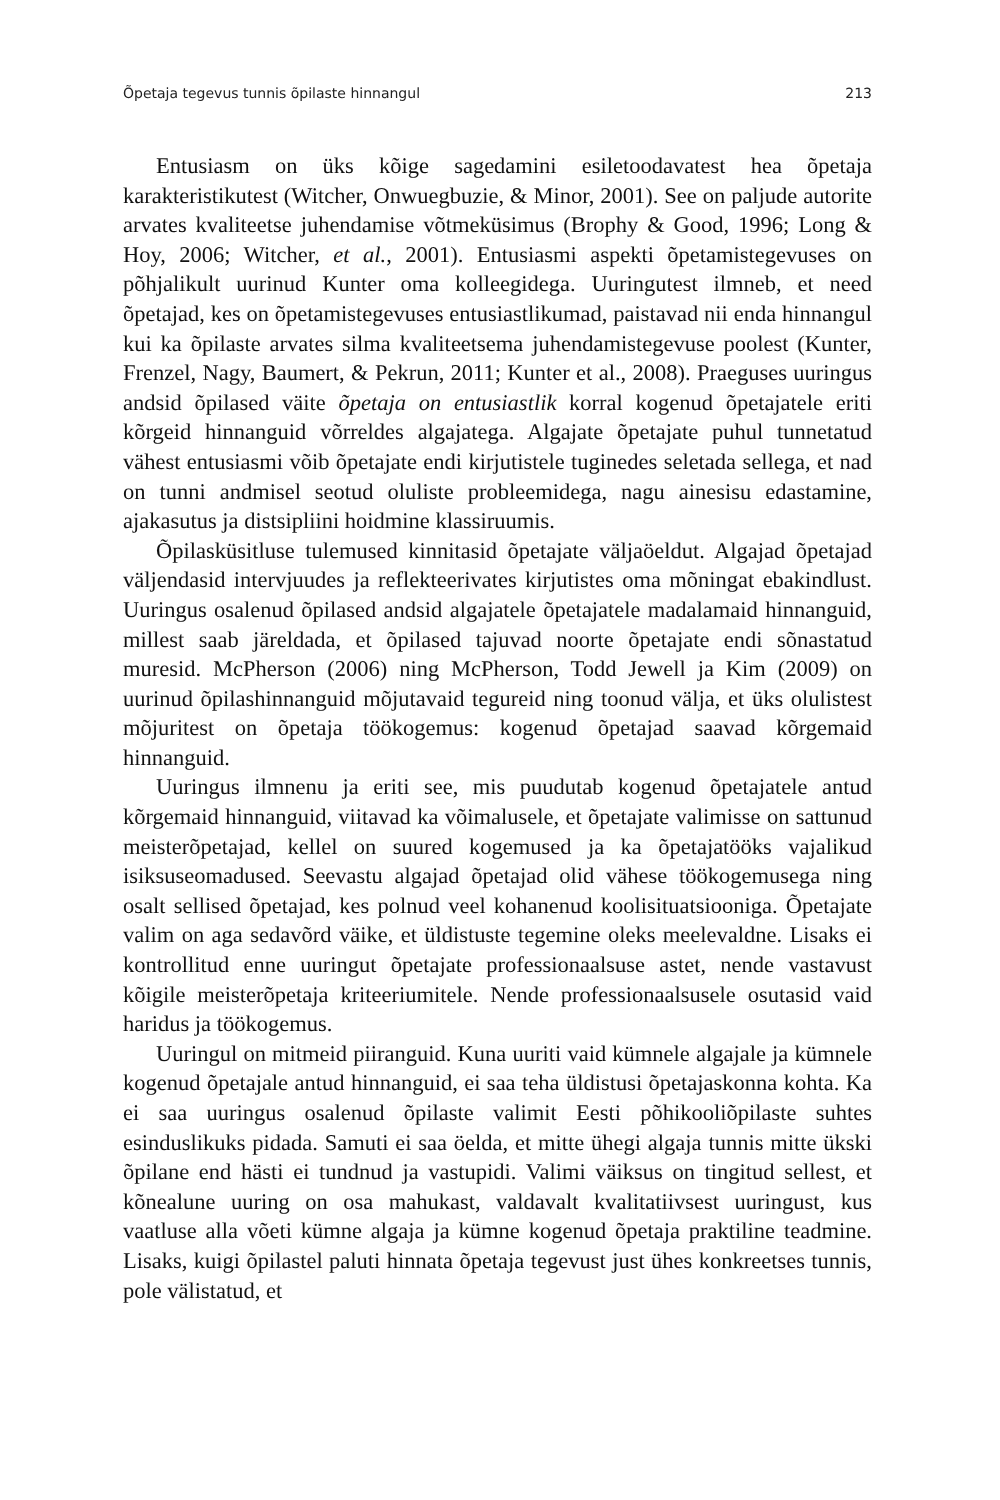Õpetaja tegevus tunnis õpilaste hinnangul 213
Entusiasm on üks kõige sagedamini esiletoodavatest hea õpetaja karakteristikutest (Witcher, Onwuegbuzie, & Minor, 2001). See on paljude autorite arvates kvaliteetse juhendamise võtmeküsimus (Brophy & Good, 1996; Long & Hoy, 2006; Witcher, et al., 2001). Entusiasmi aspekti õpetamistegevuses on põhjalikult uurinud Kunter oma kolleegidega. Uuringutest ilmneb, et need õpetajad, kes on õpetamistegevuses entusiastlikumad, paistavad nii enda hinnangul kui ka õpilaste arvates silma kvaliteetsema juhendamistegevuse poolest (Kunter, Frenzel, Nagy, Baumert, & Pekrun, 2011; Kunter et al., 2008). Praeguses uuringus andsid õpilased väite õpetaja on entusiastlik korral kogenud õpetajatele eriti kõrgeid hinnanguid võrreldes algajatega. Algajate õpetajate puhul tunnetatud vähest entusiasmi võib õpetajate endi kirjutistele tuginedes seletada sellega, et nad on tunni andmisel seotud oluliste probleemidega, nagu ainesisu edastamine, ajakasutus ja distsipliini hoidmine klassiruumis.
Õpilasküsitluse tulemused kinnitasid õpetajate väljaöeldut. Algajad õpetajad väljendasid intervjuudes ja reflekteerivates kirjutistes oma mõningat ebakindlust. Uuringus osalenud õpilased andsid algajatele õpetajatele madalamaid hinnanguid, millest saab järeldada, et õpilased tajuvad noorte õpetajate endi sõnastatud muresid. McPherson (2006) ning McPherson, Todd Jewell ja Kim (2009) on uurinud õpilashinnanguid mõjutavaid tegureid ning toonud välja, et üks olulistest mõjuritest on õpetaja töökogemus: kogenud õpetajad saavad kõrgemaid hinnanguid.
Uuringus ilmnenu ja eriti see, mis puudutab kogenud õpetajatele antud kõrgemaid hinnanguid, viitavad ka võimalusele, et õpetajate valimisse on sattunud meisterõpetajad, kellel on suured kogemused ja ka õpetajatööks vajalikud isiksuseomadused. Seevastu algajad õpetajad olid vähese töökogemusega ning osalt sellised õpetajad, kes polnud veel kohanenud koolisituatsiooniga. Õpetajate valim on aga sedavõrd väike, et üldistuste tegemine oleks meelevaldne. Lisaks ei kontrollitud enne uuringut õpetajate professionaalsuse astet, nende vastavust kõigile meisterõpetaja kriteeriumitele. Nende professionaalsusele osutasid vaid haridus ja töökogemus.
Uuringul on mitmeid piiranguid. Kuna uuriti vaid kümnele algajale ja kümnele kogenud õpetajale antud hinnanguid, ei saa teha üldistusi õpetajaskonna kohta. Ka ei saa uuringus osalenud õpilaste valimit Eesti põhikooliõpilaste suhtes esinduslikuks pidada. Samuti ei saa öelda, et mitte ühegi algaja tunnis mitte ükski õpilane end hästi ei tundnud ja vastupidi. Valimi väiksus on tingitud sellest, et kõnealune uuring on osa mahukast, valdavalt kvalitatiivsest uuringust, kus vaatluse alla võeti kümne algaja ja kümne kogenud õpetaja praktiline teadmine. Lisaks, kuigi õpilastel paluti hinnata õpetaja tegevust just ühes konkreetses tunnis, pole välistatud, et